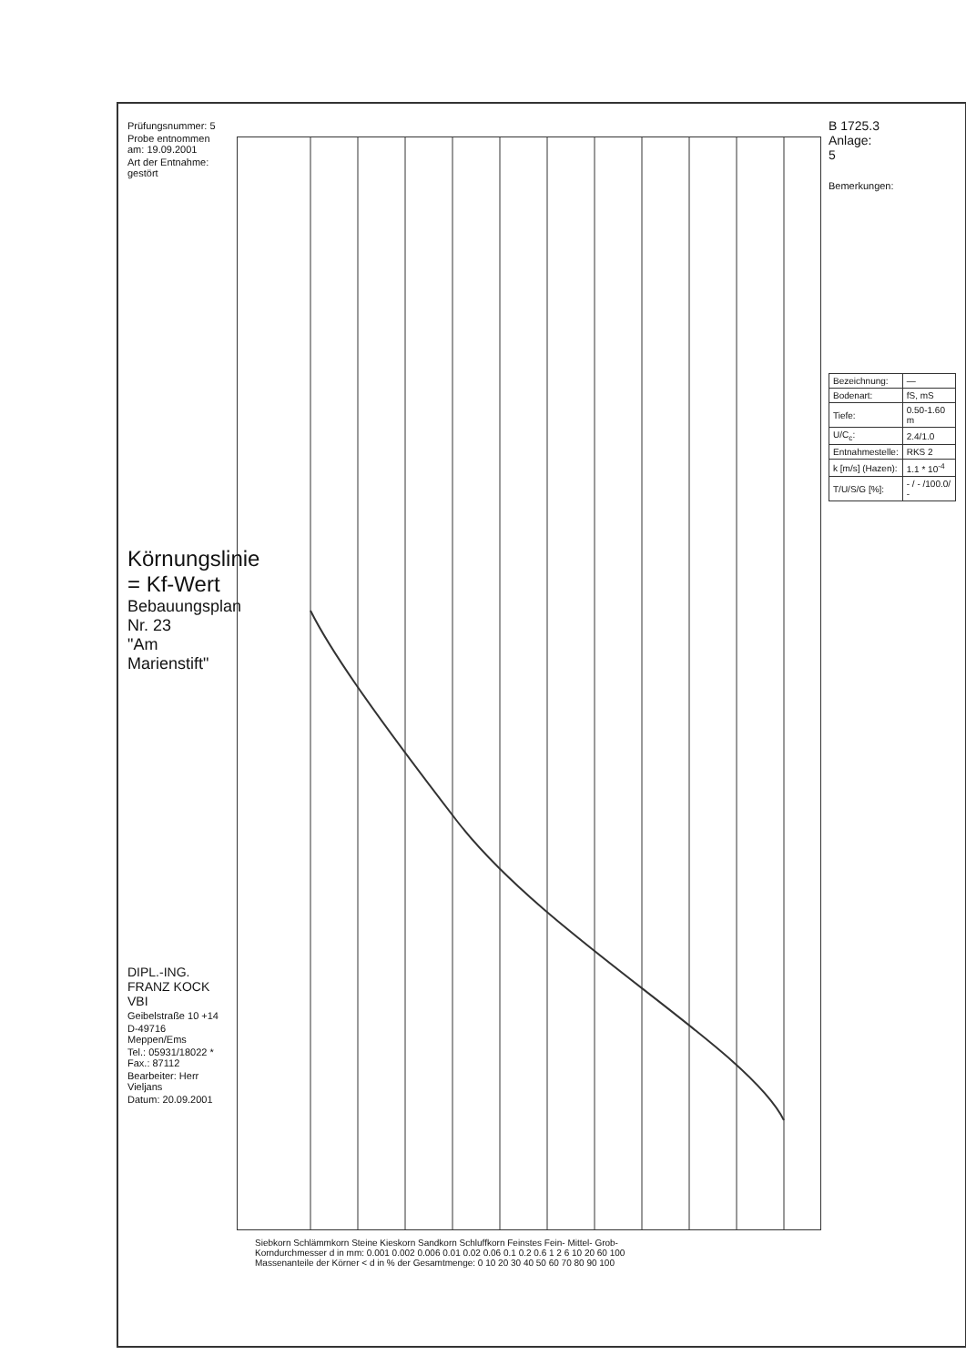Prüfungsnummer: 5
Probe entnommen am: 19.09.2001
Art der Entnahme: gestört
Körnungslinie = Kf-Wert
Bebauungsplan Nr. 23
"Am Marienstift"
DIPL.-ING. FRANZ KOCK VBI
Geibelstraße 10 +14
D-49716 Meppen/Ems
Tel.: 05931/18022 * Fax.: 87112
Bearbeiter: Herr Vieljans
Datum: 20.09.2001
Siebkorn Schlämmkorn Steine Kieskorn Sandkorn Schluffkorn Feinstes Fein- Mittel- Grob-
Korndurchmesser d in mm: 0.001 0.002 0.006 0.01 0.02 0.06 0.1 0.2 0.6 1 2 6 10 20 60 100
Massenanteile der Körner < d in % der Gesamtmenge: 0 10 20 30 40 50 60 70 80 90 100
B 1725.3
Anlage:
5
Bemerkungen:
| Bezeichnung: | — |
| Bodenart: | fS, mS |
| Tiefe: | 0.50-1.60 m |
| U/C<sub>c</sub>: | 2.4/1.0 |
| Entnahmestelle: | RKS 2 |
| k [m/s] (Hazen): | 1.1 * 10<sup>-4</sup> |
| T/U/S/G [%]: | - / - /100.0/ - |